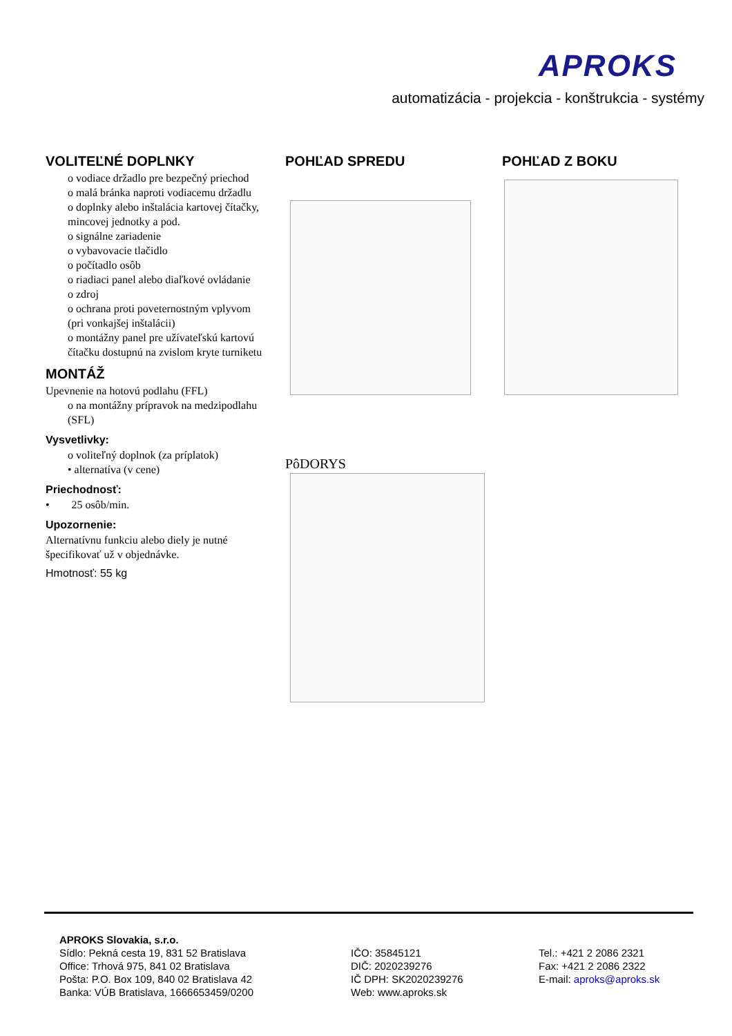APROKS
automatizácia - projekcia - konštrukcia - systémy
VOLITEĽNÉ DOPLNKY
o vodiace držadlo pre bezpečný priechod
o malá bránka naproti vodiacemu držadlu
o doplnky alebo inštalácia kartovej čítačky, mincovej jednotky a pod.
o signálne zariadenie
o vybavovacie tlačidlo
o počítadlo osôb
o riadiaci panel alebo diaľkové ovládanie
o zdroj
o ochrana proti poveternostným vplyvom (pri vonkajšej inštalácii)
o montážny panel pre užívateľskú kartovú čítačku dostupnú na zvislom kryte turniketu
MONTÁŽ
Upevnenie na hotovú podlahu (FFL)
o na montážny prípravok na medzipodlahu (SFL)
Vysvetlivky:
o voliteľný doplnok (za príplatok)
• alternatíva (v cene)
Priechodnosť:
• 25 osôb/min.
Upozornenie:
Alternatívnu funkciu alebo diely je nutné špecifikovať už v objednávke.
Hmotnosť: 55 kg
POHĽAD SPREDU POHĽAD Z BOKU
PôDORYS
APROKS Slovakia, s.r.o.
Sídlo: Pekná cesta 19, 831 52 Bratislava
Office: Trhová 975, 841 02 Bratislava
Pošta: P.O. Box 109, 840 02 Bratislava 42
Banka: VÚB Bratislava, 1666653459/0200
IČO: 35845121
DIČ: 2020239276
IČ DPH: SK2020239276
Web: www.aproks.sk
Tel.: +421 2 2086 2321
Fax: +421 2 2086 2322
E-mail: aproks@aproks.sk